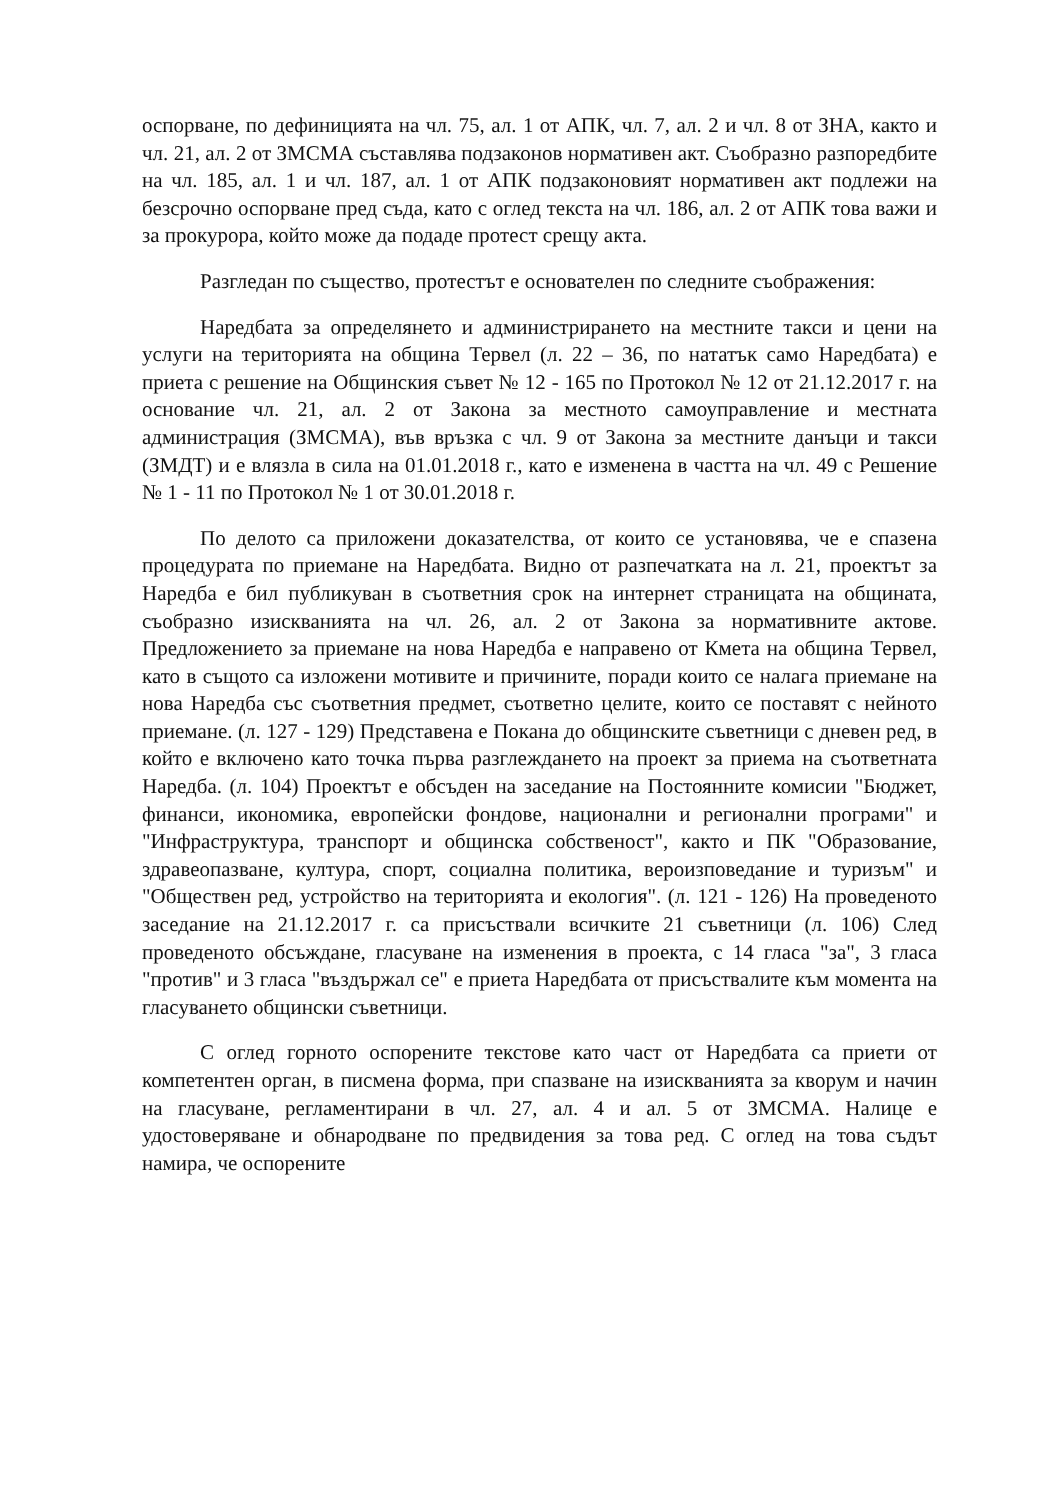оспорване, по дефиницията на чл. 75, ал. 1 от АПК, чл. 7, ал. 2 и чл. 8 от ЗНА, както и чл. 21, ал. 2 от ЗМСМА съставлява подзаконов нормативен акт. Съобразно разпоредбите на чл. 185, ал. 1 и чл. 187, ал. 1 от АПК подзаконовият нормативен акт подлежи на безсрочно оспорване пред съда, като с оглед текста на чл. 186, ал. 2 от АПК това важи и за прокурора, който може да подаде протест срещу акта.
Разгледан по същество, протестът е основателен по следните съображения:
Наредбата за определянето и администрирането на местните такси и цени на услуги на територията на община Тервел (л. 22 – 36, по нататък само Наредбата) е приета с решение на Общинския съвет № 12 - 165 по Протокол № 12 от 21.12.2017 г. на основание чл. 21, ал. 2 от Закона за местното самоуправление и местната администрация (ЗМСМА), във връзка с чл. 9 от Закона за местните данъци и такси (ЗМДТ) и е влязла в сила на 01.01.2018 г., като е изменена в частта на чл. 49 с Решение № 1 - 11 по Протокол № 1 от 30.01.2018 г.
По делото са приложени доказателства, от които се установява, че е спазена процедурата по приемане на Наредбата. Видно от разпечатката на л. 21, проектът за Наредба е бил публикуван в съответния срок на интернет страницата на общината, съобразно изискванията на чл. 26, ал. 2 от Закона за нормативните актове. Предложението за приемане на нова Наредба е направено от Кмета на община Тервел, като в същото са изложени мотивите и причините, поради които се налага приемане на нова Наредба със съответния предмет, съответно целите, които се поставят с нейното приемане. (л. 127 - 129) Представена е Покана до общинските съветници с дневен ред, в който е включено като точка първа разглеждането на проект за приема на съответната Наредба. (л. 104) Проектът е обсъден на заседание на Постоянните комисии "Бюджет, финанси, икономика, европейски фондове, национални и регионални програми" и "Инфраструктура, транспорт и общинска собственост", както и ПК "Образование, здравеопазване, култура, спорт, социална политика, вероизповедание и туризъм" и "Обществен ред, устройство на територията и екология". (л. 121 - 126) На проведеното заседание на 21.12.2017 г. са присъствали всичките 21 съветници (л. 106) След проведеното обсъждане, гласуване на изменения в проекта, с 14 гласа "за", 3 гласа "против" и 3 гласа "въздържал се" е приета Наредбата от присъствалите към момента на гласуването общински съветници.
С оглед горното оспорените текстове като част от Наредбата са приети от компетентен орган, в писмена форма, при спазване на изискванията за кворум и начин на гласуване, регламентирани в чл. 27, ал. 4 и ал. 5 от ЗМСМА. Налице е удостоверяване и обнародване по предвидения за това ред. С оглед на това съдът намира, че оспорените